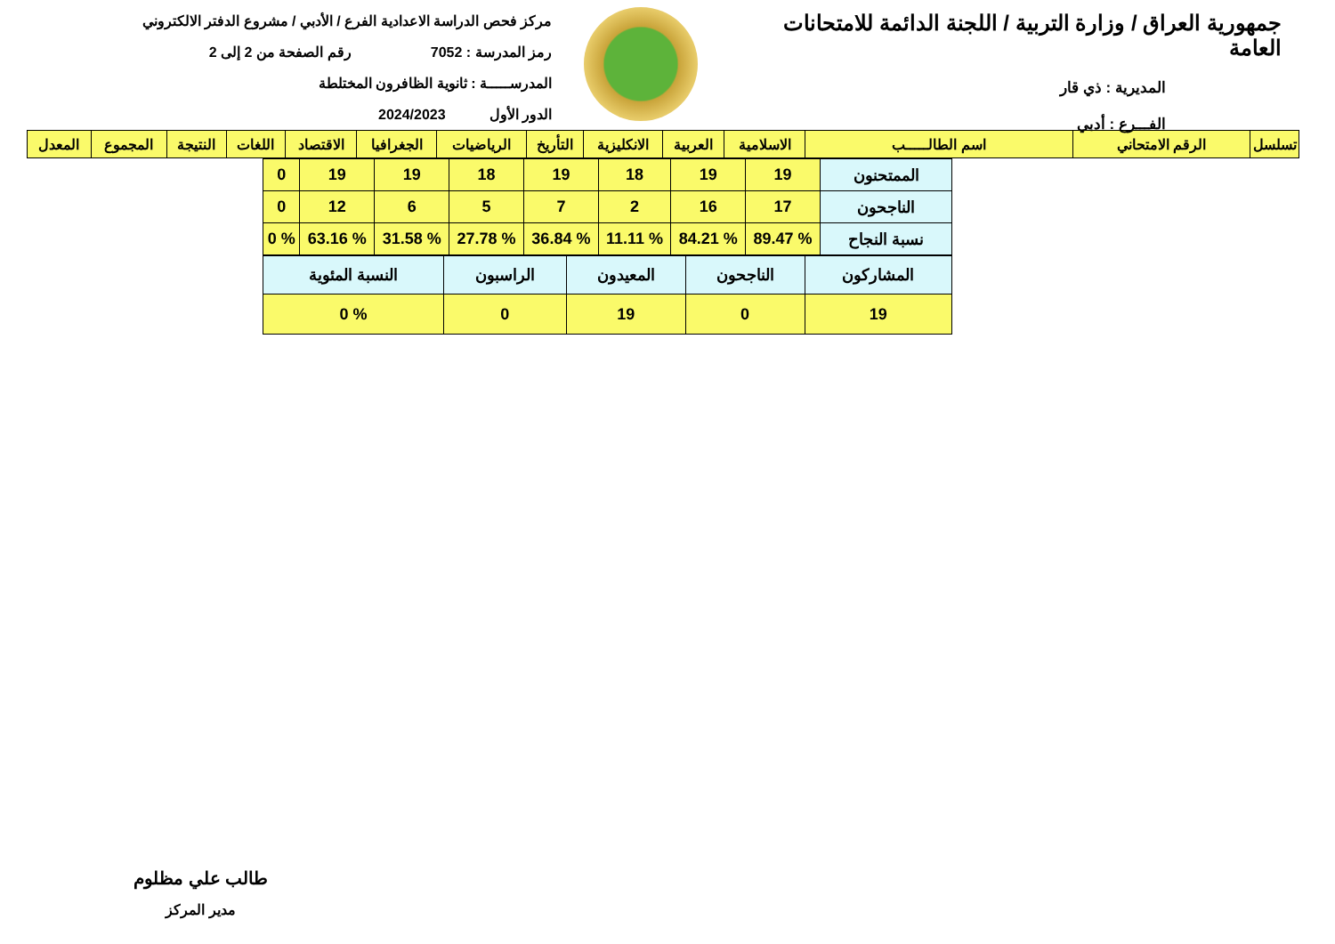جمهورية العراق / وزارة التربية / اللجنة الدائمة للامتحانات العامة
المديرية : ذي قار
الفـــرع : أدبي
مركز فحص الدراسة الاعدادية الفرع / الأدبي / مشروع الدفتر الالكتروني
رمز المدرسة : 7052 رقم الصفحة من 2 إلى 2
المدرســـــة : ثانوية الظافرون المختلطة
الدور الأول 2024/2023
| تسلسل | الرقم الامتحاني | اسم الطالـــــب | الاسلامية | العربية | الانكليزية | التأريخ | الرياضيات | الجغرافيا | الاقتصاد | اللغات | النتيجة | المجموع | المعدل |
| --- | --- | --- | --- | --- | --- | --- | --- | --- | --- | --- | --- | --- | --- |
| الممتحنون | 19 | 19 | 18 | 19 | 18 | 19 | 19 | 0 |
| الناجحون | 17 | 16 | 2 | 7 | 5 | 6 | 12 | 0 |
| نسبة النجاح | % 89.47 | % 84.21 | % 11.11 | % 36.84 | % 27.78 | % 31.58 | % 63.16 | % 0 |
| المشاركون | الناجحون | المعيدون | الراسبون | النسبة المئوية |
| 19 | 0 | 19 | 0 | % 0 |
طالب علي مظلوم
مدير المركز